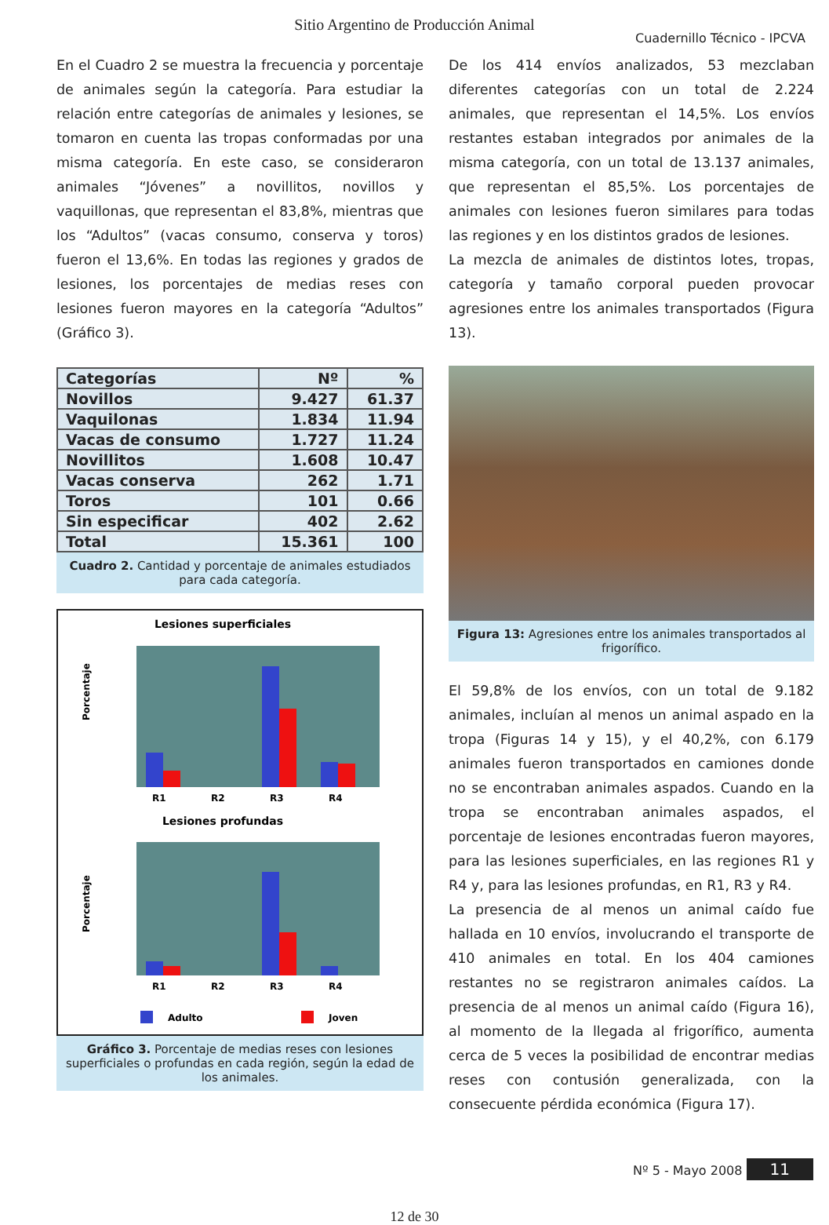Sitio Argentino de Producción Animal
Cuadernillo Técnico - IPCVA
En el Cuadro 2 se muestra la frecuencia y porcentaje de animales según la categoría. Para estudiar la relación entre categorías de animales y lesiones, se tomaron en cuenta las tropas conformadas por una misma categoría. En este caso, se consideraron animales “Jóvenes” a novillitos, novillos y vaquillonas, que representan el 83,8%, mientras que los “Adultos” (vacas consumo, conserva y toros) fueron el 13,6%. En todas las regiones y grados de lesiones, los porcentajes de medias reses con lesiones fueron mayores en la categoría “Adultos” (Gráfico 3).
| Categorías | Nº | % |
| --- | --- | --- |
| Novillos | 9.427 | 61.37 |
| Vaquilonas | 1.834 | 11.94 |
| Vacas de consumo | 1.727 | 11.24 |
| Novillitos | 1.608 | 10.47 |
| Vacas conserva | 262 | 1.71 |
| Toros | 101 | 0.66 |
| Sin especificar | 402 | 2.62 |
| Total | 15.361 | 100 |
Cuadro 2. Cantidad y porcentaje de animales estudiados para cada categoría.
Lesiones superficiales
Porcentaje
R1
R2
R3
R4
Lesiones profundas
Porcentaje
R1
R2
R3
R4
Adulto
Joven
Gráfico 3. Porcentaje de medias reses con lesiones superficiales o profundas en cada región, según la edad de los animales.
De los 414 envíos analizados, 53 mezclaban diferentes categorías con un total de 2.224 animales, que representan el 14,5%. Los envíos restantes estaban integrados por animales de la misma categoría, con un total de 13.137 animales, que representan el 85,5%. Los porcentajes de animales con lesiones fueron similares para todas las regiones y en los distintos grados de lesiones.
La mezcla de animales de distintos lotes, tropas, categoría y tamaño corporal pueden provocar agresiones entre los animales transportados (Figura 13).
Figura 13: Agresiones entre los animales transportados al frigorífico.
El 59,8% de los envíos, con un total de 9.182 animales, incluían al menos un animal aspado en la tropa (Figuras 14 y 15), y el 40,2%, con 6.179 animales fueron transportados en camiones donde no se encontraban animales aspados. Cuando en la tropa se encontraban animales aspados, el porcentaje de lesiones encontradas fueron mayores, para las lesiones superficiales, en las regiones R1 y R4 y, para las lesiones profundas, en R1, R3 y R4.
La presencia de al menos un animal caído fue hallada en 10 envíos, involucrando el transporte de 410 animales en total. En los 404 camiones restantes no se registraron animales caídos. La presencia de al menos un animal caído (Figura 16), al momento de la llegada al frigorífico, aumenta cerca de 5 veces la posibilidad de encontrar medias reses con contusión generalizada, con la consecuente pérdida económica (Figura 17).
Nº 5 - Mayo 2008 11
12 de 30